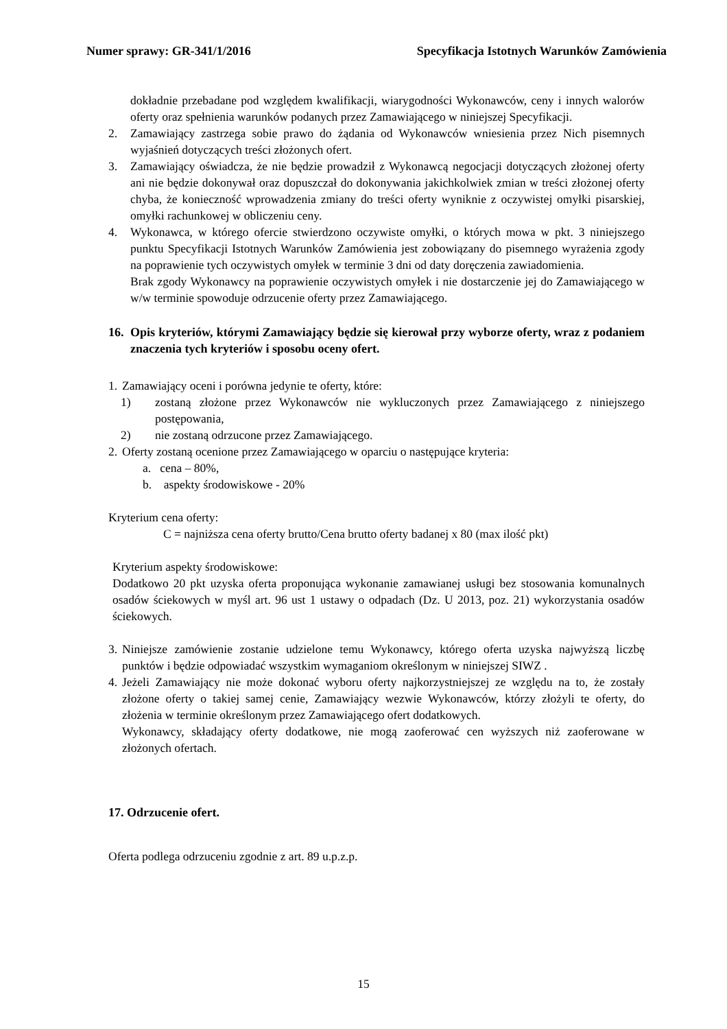Numer sprawy: GR-341/1/2016 Specyfikacja Istotnych Warunków Zamówienia
dokładnie przebadane pod względem kwalifikacji, wiarygodności Wykonawców, ceny i innych walorów oferty oraz spełnienia warunków podanych przez Zamawiającego w niniejszej Specyfikacji.
2. Zamawiający zastrzega sobie prawo do żądania od Wykonawców wniesienia przez Nich pisemnych wyjaśnień dotyczących treści złożonych ofert.
3. Zamawiający oświadcza, że nie będzie prowadził z Wykonawcą negocjacji dotyczących złożonej oferty ani nie będzie dokonywał oraz dopuszczał do dokonywania jakichkolwiek zmian w treści złożonej oferty chyba, że konieczność wprowadzenia zmiany do treści oferty wyniknie z oczywistej omyłki pisarskiej, omyłki rachunkowej w obliczeniu ceny.
4. Wykonawca, w którego ofercie stwierdzono oczywiste omyłki, o których mowa w pkt. 3 niniejszego punktu Specyfikacji Istotnych Warunków Zamówienia jest zobowiązany do pisemnego wyrażenia zgody na poprawienie tych oczywistych omyłek w terminie 3 dni od daty doręczenia zawiadomienia.
Brak zgody Wykonawcy na poprawienie oczywistych omyłek i nie dostarczenie jej do Zamawiającego w w/w terminie spowoduje odrzucenie oferty przez Zamawiającego.
16. Opis kryteriów, którymi Zamawiający będzie się kierował przy wyborze oferty, wraz z podaniem znaczenia tych kryteriów i sposobu oceny ofert.
1. Zamawiający oceni i porówna jedynie te oferty, które:
1) zostaną złożone przez Wykonawców nie wykluczonych przez Zamawiającego z niniejszego postępowania,
2) nie zostaną odrzucone przez Zamawiającego.
2. Oferty zostaną ocenione przez Zamawiającego w oparciu o następujące kryteria:
a. cena – 80%,
b. aspekty środowiskowe - 20%
Kryterium cena oferty:
C = najniższa cena oferty brutto/Cena brutto oferty badanej x 80 (max ilość pkt)
Kryterium aspekty środowiskowe:
Dodatkowo 20 pkt uzyska oferta proponująca wykonanie zamawianej usługi bez stosowania komunalnych osadów ściekowych w myśl art. 96 ust 1 ustawy o odpadach (Dz. U 2013, poz. 21) wykorzystania osadów ściekowych.
3. Niniejsze zamówienie zostanie udzielone temu Wykonawcy, którego oferta uzyska najwyższą liczbę punktów i będzie odpowiadać wszystkim wymaganiom określonym w niniejszej SIWZ .
4. Jeżeli Zamawiający nie może dokonać wyboru oferty najkorzystniejszej ze względu na to, że zostały złożone oferty o takiej samej cenie, Zamawiający wezwie Wykonawców, którzy złożyli te oferty, do złożenia w terminie określonym przez Zamawiającego ofert dodatkowych.
Wykonawcy, składający oferty dodatkowe, nie mogą zaoferować cen wyższych niż zaoferowane w złożonych ofertach.
17. Odrzucenie ofert.
Oferta podlega odrzuceniu zgodnie z art. 89 u.p.z.p.
15